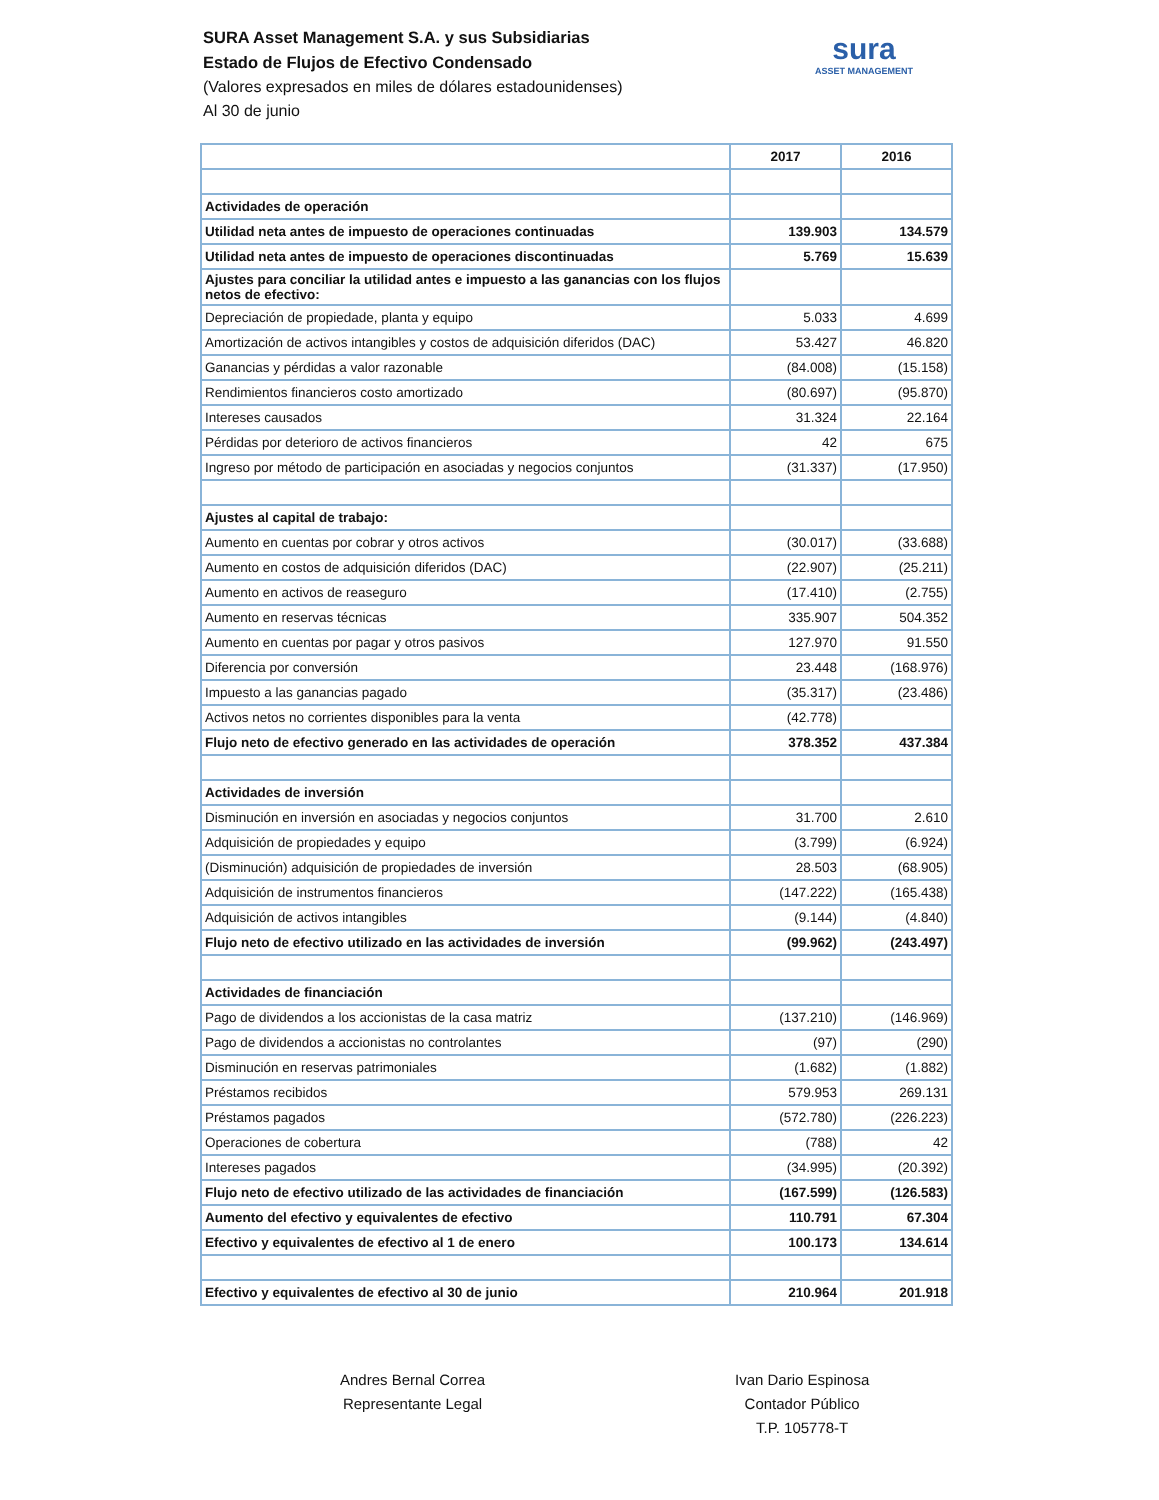SURA Asset Management S.A. y sus Subsidiarias
Estado de Flujos de Efectivo Condensado
(Valores expresados en miles de dólares estadounidenses)
Al 30 de junio
sura
ASSET MANAGEMENT
| | 2017 | 2016 |
| Actividades de operación | | |
| Utilidad neta antes de impuesto de operaciones continuadas | 139.903 | 134.579 |
| Utilidad neta antes de impuesto de operaciones discontinuadas | 5.769 | 15.639 |
| Ajustes para conciliar la utilidad antes e impuesto a las ganancias con los flujos netos de efectivo: | | |
| Depreciación de propiedade, planta y equipo | 5.033 | 4.699 |
| Amortización de activos intangibles y costos de adquisición diferidos (DAC) | 53.427 | 46.820 |
| Ganancias y pérdidas a valor razonable | (84.008) | (15.158) |
| Rendimientos financieros costo amortizado | (80.697) | (95.870) |
| Intereses causados | 31.324 | 22.164 |
| Pérdidas por deterioro de activos financieros | 42 | 675 |
| Ingreso por método de participación en asociadas y negocios conjuntos | (31.337) | (17.950) |
| Ajustes al capital de trabajo: | | |
| Aumento en cuentas por cobrar y otros activos | (30.017) | (33.688) |
| Aumento en costos de adquisición diferidos (DAC) | (22.907) | (25.211) |
| Aumento en activos de reaseguro | (17.410) | (2.755) |
| Aumento en reservas técnicas | 335.907 | 504.352 |
| Aumento en cuentas por pagar y otros pasivos | 127.970 | 91.550 |
| Diferencia por conversión | 23.448 | (168.976) |
| Impuesto a las ganancias pagado | (35.317) | (23.486) |
| Activos netos no corrientes disponibles para la venta | (42.778) | |
| Flujo neto de efectivo generado en las actividades de operación | 378.352 | 437.384 |
| Actividades de inversión | | |
| Disminución en inversión en asociadas y negocios conjuntos | 31.700 | 2.610 |
| Adquisición de propiedades y equipo | (3.799) | (6.924) |
| (Disminución) adquisición de propiedades de inversión | 28.503 | (68.905) |
| Adquisición de instrumentos financieros | (147.222) | (165.438) |
| Adquisición de activos intangibles | (9.144) | (4.840) |
| Flujo neto de efectivo utilizado en las actividades de inversión | (99.962) | (243.497) |
| Actividades de financiación | | |
| Pago de dividendos a los accionistas de la casa matriz | (137.210) | (146.969) |
| Pago de dividendos a accionistas no controlantes | (97) | (290) |
| Disminución en reservas patrimoniales | (1.682) | (1.882) |
| Préstamos recibidos | 579.953 | 269.131 |
| Préstamos pagados | (572.780) | (226.223) |
| Operaciones de cobertura | (788) | 42 |
| Intereses pagados | (34.995) | (20.392) |
| Flujo neto de efectivo utilizado de las actividades de financiación | (167.599) | (126.583) |
| Aumento del efectivo y equivalentes de efectivo | 110.791 | 67.304 |
| Efectivo y equivalentes de efectivo al 1 de enero | 100.173 | 134.614 |
| Efectivo y equivalentes de efectivo al 30 de junio | 210.964 | 201.918 |
Andres Bernal Correa
Representante Legal
Ivan Dario Espinosa
Contador Público
T.P. 105778-T